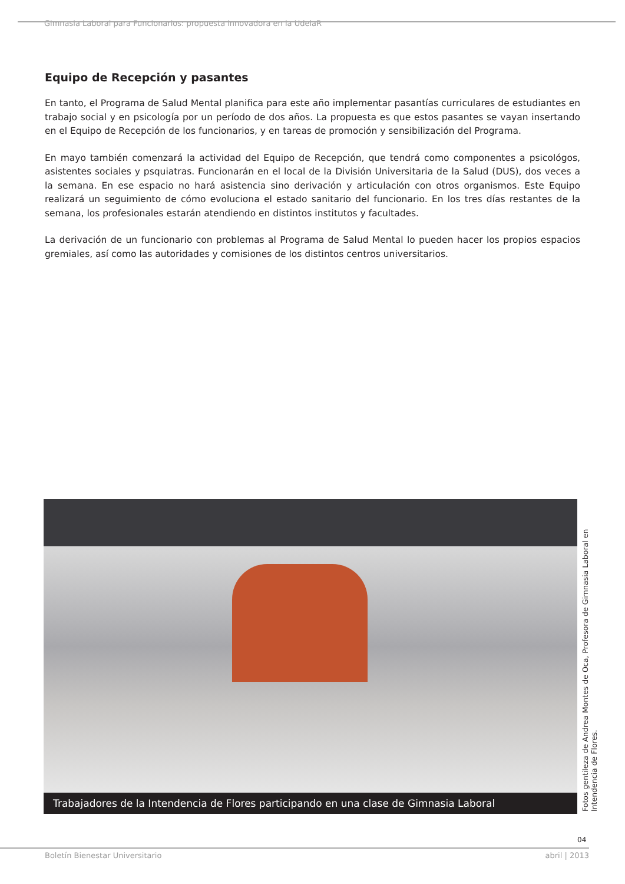Gimnasia Laboral para Funcionarios: propuesta innovadora en la UdelaR
Equipo de Recepción y pasantes
En tanto, el Programa de Salud Mental planifica para este año implementar pasantías curriculares de estudiantes en trabajo social y en psicología por un período de dos años. La propuesta es que estos pasantes se vayan insertando en el Equipo de Recepción de los funcionarios, y en tareas de promoción y sensibilización del Programa.
En mayo también comenzará la actividad del Equipo de Recepción, que tendrá como componentes a psicológos, asistentes sociales y psquiatras. Funcionarán en el local de la División Universitaria de la Salud (DUS), dos veces a la semana. En ese espacio no hará asistencia sino derivación y articulación con otros organismos. Este Equipo realizará un seguimiento de cómo evoluciona el estado sanitario del funcionario. En los tres días restantes de la semana, los profesionales estarán atendiendo en distintos institutos y facultades.
La derivación de un funcionario con problemas al Programa de Salud Mental lo pueden hacer los propios espacios gremiales, así como las autoridades y comisiones de los distintos centros universitarios.
Trabajadores de la Intendencia de Flores participando en una clase de Gimnasia Laboral
Fotos gentileza de Andrea Montes de Oca, Profesora de Gimnasia Laboral en Intendencia de Flores.
04
Boletín Bienestar Universitario abril | 2013